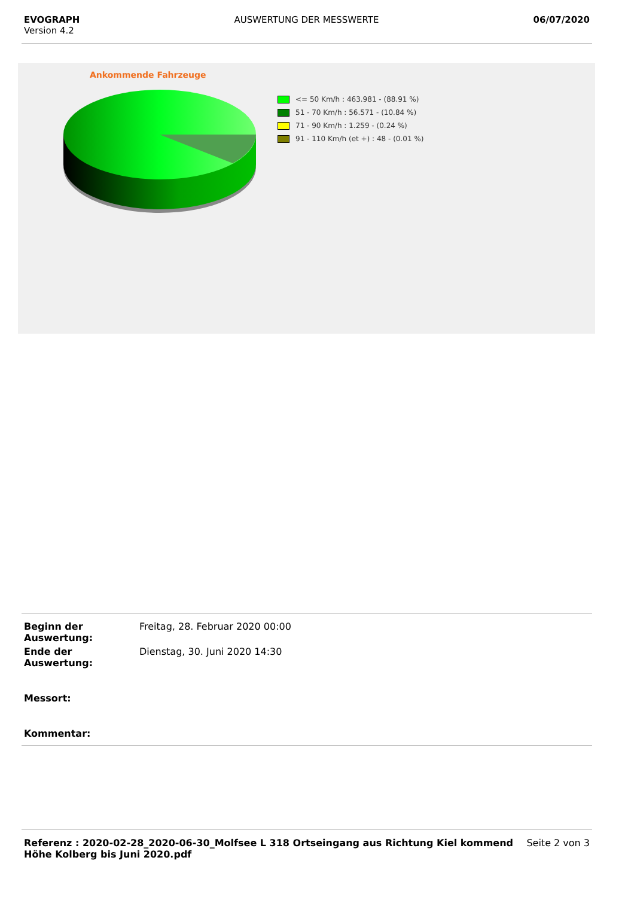EVOGRAPH
Version 4.2
AUSWERTUNG DER MESSWERTE 06/07/2020
Ankommende Fahrzeuge
<= 50 Km/h : 463.981 - (88.91 %)
51 - 70 Km/h : 56.571 - (10.84 %)
71 - 90 Km/h : 1.259 - (0.24 %)
91 - 110 Km/h (et +) : 48 - (0.01 %)
| Beginn der Auswertung: | Freitag, 28. Februar 2020 00:00 |
| Ende der Auswertung: | Dienstag, 30. Juni 2020 14:30 |
| Messort: | |
| Kommentar: | |
Referenz : 2020-02-28_2020-06-30_Molfsee L 318 Ortseingang aus Richtung Kiel kommend Höhe Kolberg bis Juni 2020.pdf
Seite 2 von 3